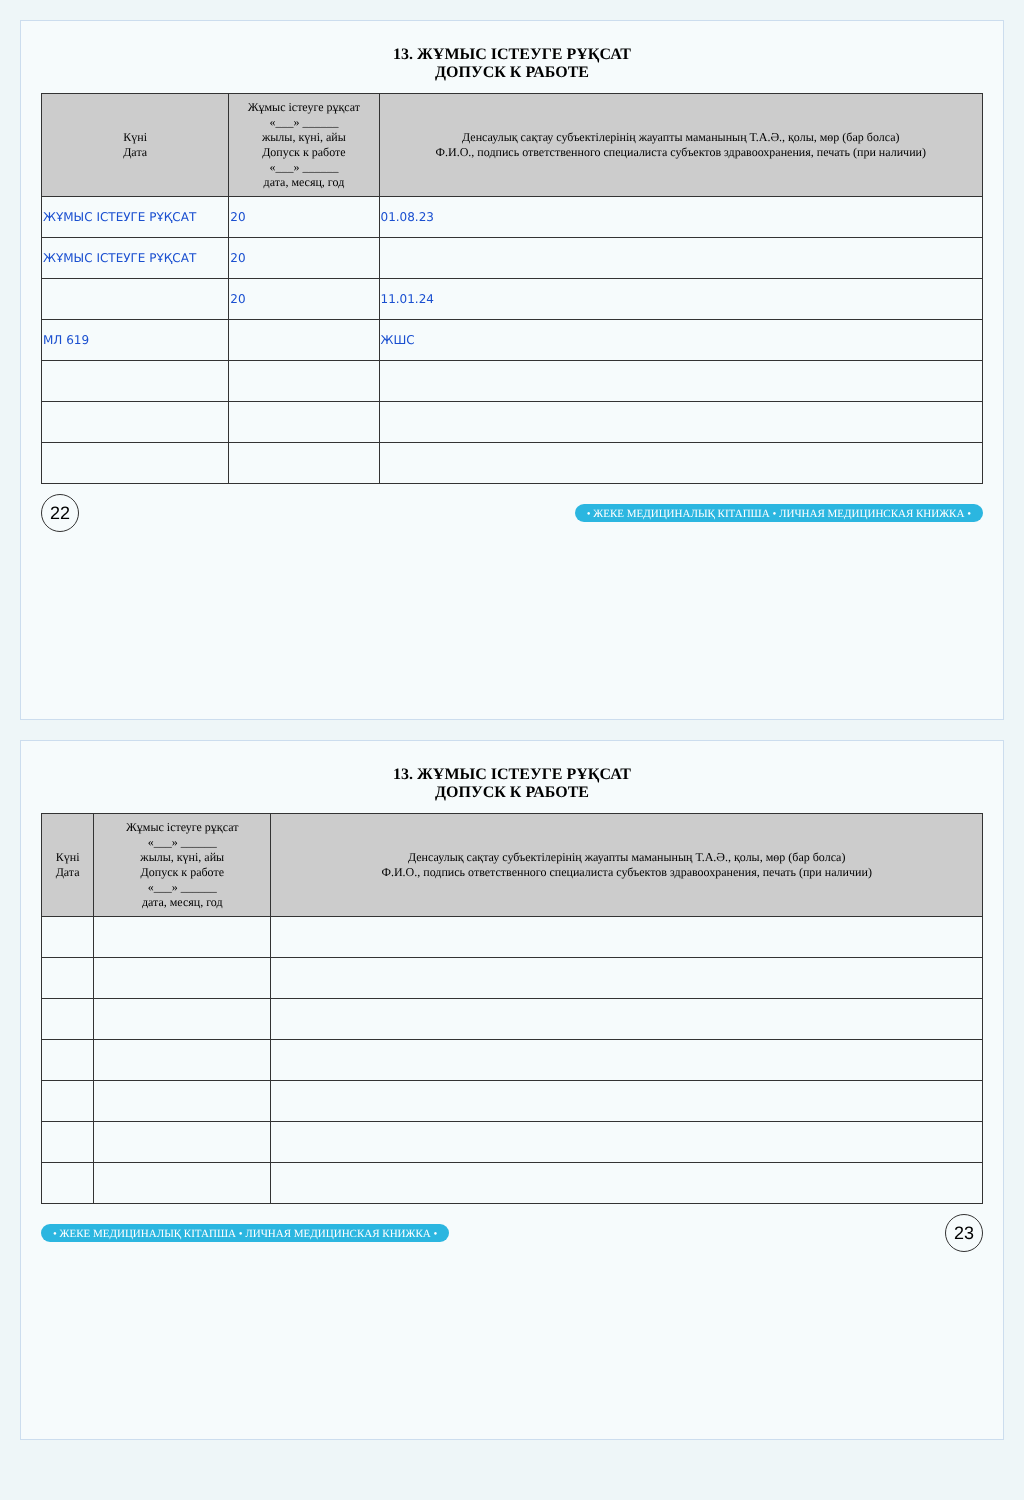13. ЖҰМЫС ІСТЕУГЕ РҰҚСАТ
ДОПУСК К РАБОТЕ
| Күні Дата | Жұмыс істеуге рұқсат «___» ______ жылы, күні, айы Допуск к работе «___» ______ дата, месяц, год | Денсаулық сақтау субъектілерінің жауапты маманының Т.А.Ә., қолы, мөр (бар болса) Ф.И.О., подпись ответственного специалиста субъектов здравоохранения, печать (при наличии) |
| --- | --- | --- |
| ЖҰМЫС ІСТЕУГЕ РҰҚСАТ | 20 | 01.08.23 |
| ЖҰМЫС ІСТЕУГЕ РҰҚСАТ | 20 | |
| | 20 | 11.01.24 |
| МЛ 619 | | ЖШС |
22
• ЖЕКЕ МЕДИЦИНАЛЫҚ КІТАПША • ЛИЧНАЯ МЕДИЦИНСКАЯ КНИЖКА •
13. ЖҰМЫС ІСТЕУГЕ РҰҚСАТ
ДОПУСК К РАБОТЕ
| Күні Дата | Жұмыс істеуге рұқсат «___» ______ жылы, күні, айы Допуск к работе «___» ______ дата, месяц, год | Денсаулық сақтау субъектілерінің жауапты маманының Т.А.Ә., қолы, мөр (бар болса) Ф.И.О., подпись ответственного специалиста субъектов здравоохранения, печать (при наличии) |
| --- | --- | --- |
• ЖЕКЕ МЕДИЦИНАЛЫҚ КІТАПША • ЛИЧНАЯ МЕДИЦИНСКАЯ КНИЖКА •
23